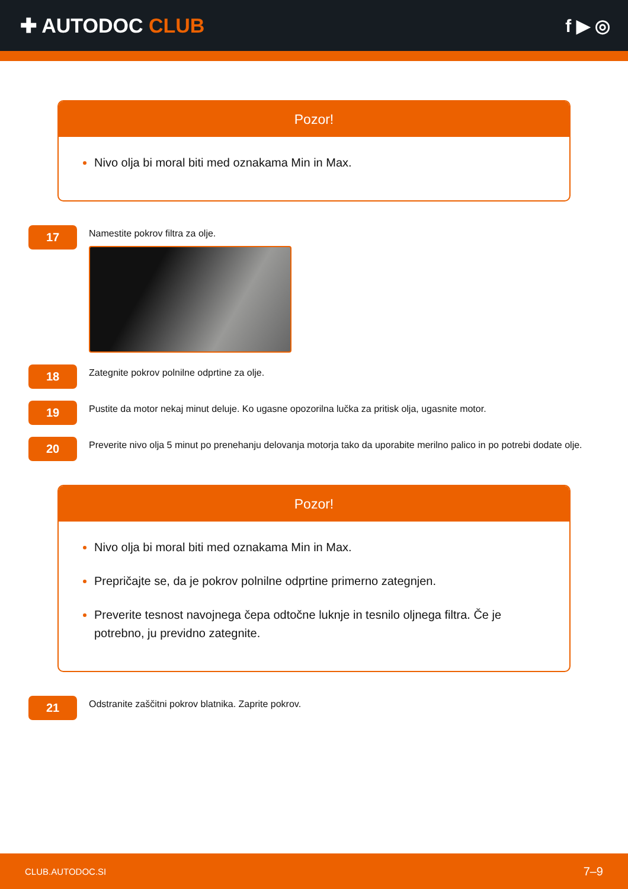✚ AUTODOC CLUB f ▶ ◎
Pozor!
Nivo olja bi moral biti med oznakama Min in Max.
17
Namestite pokrov filtra za olje.
18
Zategnite pokrov polnilne odprtine za olje.
19
Pustite da motor nekaj minut deluje. Ko ugasne opozorilna lučka za pritisk olja, ugasnite motor.
20
Preverite nivo olja 5 minut po prenehanju delovanja motorja tako da uporabite merilno palico in po potrebi dodate olje.
Pozor!
Nivo olja bi moral biti med oznakama Min in Max.
Prepričajte se, da je pokrov polnilne odprtine primerno zategnjen.
Preverite tesnost navojnega čepa odtočne luknje in tesnilo oljnega filtra. Če je potrebno, ju previdno zategnite.
21
Odstranite zaščitni pokrov blatnika. Zaprite pokrov.
CLUB.AUTODOC.SI 7–9